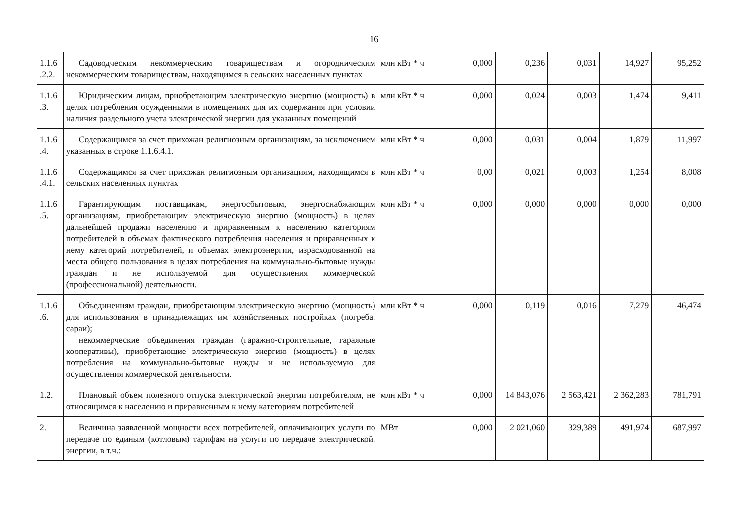16
| 1.1.6 .2.2. | Садоводческим некоммерческим товариществам и огородническим некоммерческим товариществам, находящимся в сельских населенных пунктах | млн кВт * ч | 0,000 | 0,236 | 0,031 | 14,927 | 95,252 |
| 1.1.6 .3. | Юридическим лицам, приобретающим электрическую энергию (мощность) в целях потребления осужденными в помещениях для их содержания при условии наличия раздельного учета электрической энергии для указанных помещений | млн кВт * ч | 0,000 | 0,024 | 0,003 | 1,474 | 9,411 |
| 1.1.6 .4. | Содержащимся за счет прихожан религиозным организациям, за исключением указанных в строке 1.1.6.4.1. | млн кВт * ч | 0,000 | 0,031 | 0,004 | 1,879 | 11,997 |
| 1.1.6 .4.1. | Содержащимся за счет прихожан религиозным организациям, находящимся в сельских населенных пунктах | млн кВт * ч | 0,00 | 0,021 | 0,003 | 1,254 | 8,008 |
| 1.1.6 .5. | Гарантирующим поставщикам, энергосбытовым, энергоснабжающим организациям, приобретающим электрическую энергию (мощность) в целях дальнейшей продажи населению и приравненным к населению категориям потребителей в объемах фактического потребления населения и приравненных к нему категорий потребителей, и объемах электроэнергии, израсходованной на места общего пользования в целях потребления на коммунально-бытовые нужды граждан и не используемой для осуществления коммерческой (профессиональной) деятельности. | млн кВт * ч | 0,000 | 0,000 | 0,000 | 0,000 | 0,000 |
| 1.1.6 .6. | Объединениям граждан, приобретающим электрическую энергию (мощность) для использования в принадлежащих им хозяйственных постройках (погреба, сараи); некоммерческие объединения граждан (гаражно-строительные, гаражные кооперативы), приобретающие электрическую энергию (мощность) в целях потребления на коммунально-бытовые нужды и не используемую для осуществления коммерческой деятельности. | млн кВт * ч | 0,000 | 0,119 | 0,016 | 7,279 | 46,474 |
| 1.2. | Плановый объем полезного отпуска электрической энергии потребителям, не относящимся к населению и приравненным к нему категориям потребителей | млн кВт * ч | 0,000 | 14 843,076 | 2 563,421 | 2 362,283 | 781,791 |
| 2. | Величина заявленной мощности всех потребителей, оплачивающих услуги по передаче по единым (котловым) тарифам на услуги по передаче электрической, энергии, в т.ч.: | МВт | 0,000 | 2 021,060 | 329,389 | 491,974 | 687,997 |